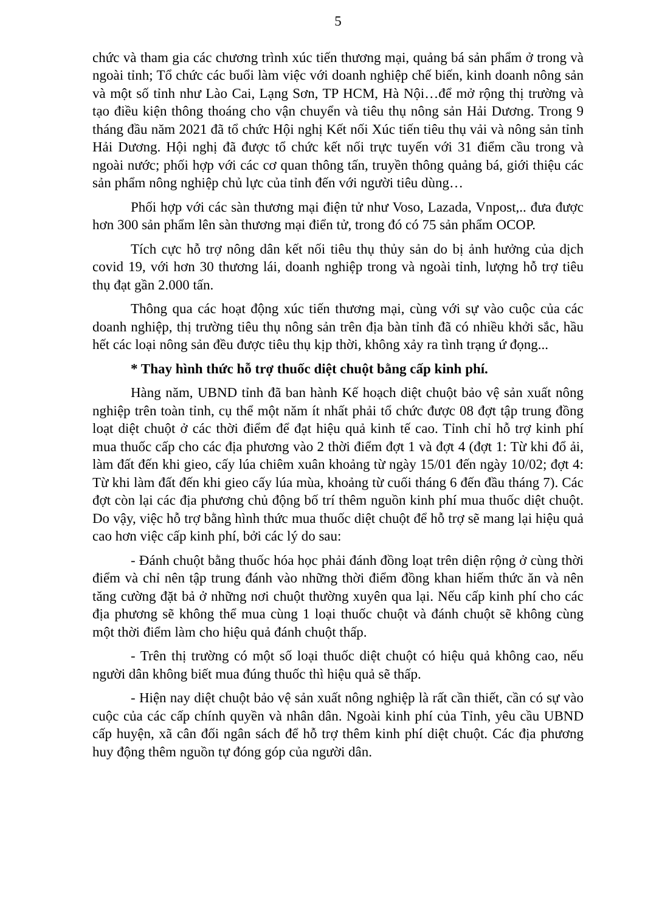5
chức và tham gia các chương trình xúc tiến thương mại, quảng bá sản phẩm ở trong và ngoài tỉnh; Tổ chức các buổi làm việc với doanh nghiệp chế biến, kinh doanh nông sản và một số tỉnh như Lào Cai, Lạng Sơn, TP HCM, Hà Nội…để mở rộng thị trường và tạo điều kiện thông thoáng cho vận chuyển và tiêu thụ nông sản Hải Dương. Trong 9 tháng đầu năm 2021 đã tổ chức Hội nghị Kết nối Xúc tiến tiêu thụ vải và nông sản tỉnh Hải Dương. Hội nghị đã được tổ chức kết nối trực tuyến với 31 điểm cầu trong và ngoài nước; phối hợp với các cơ quan thông tấn, truyền thông quảng bá, giới thiệu các sản phẩm nông nghiệp chủ lực của tỉnh đến với người tiêu dùng…
Phối hợp với các sàn thương mại điện tử như Voso, Lazada, Vnpost,.. đưa được hơn 300 sản phẩm lên sàn thương mại điển tử, trong đó có 75 sản phẩm OCOP.
Tích cực hỗ trợ nông dân kết nối tiêu thụ thủy sản do bị ảnh hưởng của dịch covid 19, với hơn 30 thương lái, doanh nghiệp trong và ngoài tỉnh, lượng hỗ trợ tiêu thụ đạt gần 2.000 tấn.
Thông qua các hoạt động xúc tiến thương mại, cùng với sự vào cuộc của các doanh nghiệp, thị trường tiêu thụ nông sản trên địa bàn tỉnh đã có nhiều khởi sắc, hầu hết các loại nông sản đều được tiêu thụ kịp thời, không xảy ra tình trạng ứ đọng...
* Thay hình thức hỗ trợ thuốc diệt chuột bằng cấp kinh phí.
Hàng năm, UBND tỉnh đã ban hành Kế hoạch diệt chuột bảo vệ sản xuất nông nghiệp trên toàn tỉnh, cụ thể một năm ít nhất phải tổ chức được 08 đợt tập trung đồng loạt diệt chuột ở các thời điểm để đạt hiệu quả kinh tế cao. Tỉnh chỉ hỗ trợ kinh phí mua thuốc cấp cho các địa phương vào 2 thời điểm đợt 1 và đợt 4 (đợt 1: Từ khi đổ ải, làm đất đến khi gieo, cấy lúa chiêm xuân khoảng từ ngày 15/01 đến ngày 10/02; đợt 4: Từ khi làm đất đến khi gieo cấy lúa mùa, khoảng từ cuối tháng 6 đến đầu tháng 7). Các đợt còn lại các địa phương chủ động bố trí thêm nguồn kinh phí mua thuốc diệt chuột. Do vậy, việc hỗ trợ bằng hình thức mua thuốc diệt chuột để hỗ trợ sẽ mang lại hiệu quả cao hơn việc cấp kinh phí, bởi các lý do sau:
- Đánh chuột bằng thuốc hóa học phải đánh đồng loạt trên diện rộng ở cùng thời điểm và chỉ nên tập trung đánh vào những thời điểm đồng khan hiếm thức ăn và nên tăng cường đặt bả ở những nơi chuột thường xuyên qua lại. Nếu cấp kinh phí cho các địa phương sẽ không thể mua cùng 1 loại thuốc chuột và đánh chuột sẽ không cùng một thời điểm làm cho hiệu quả đánh chuột thấp.
- Trên thị trường có một số loại thuốc diệt chuột có hiệu quả không cao, nếu người dân không biết mua đúng thuốc thì hiệu quả sẽ thấp.
- Hiện nay diệt chuột bảo vệ sản xuất nông nghiệp là rất cần thiết, cần có sự vào cuộc của các cấp chính quyền và nhân dân. Ngoài kinh phí của Tỉnh, yêu cầu UBND cấp huyện, xã cân đối ngân sách để hỗ trợ thêm kinh phí diệt chuột. Các địa phương huy động thêm nguồn tự đóng góp của người dân.